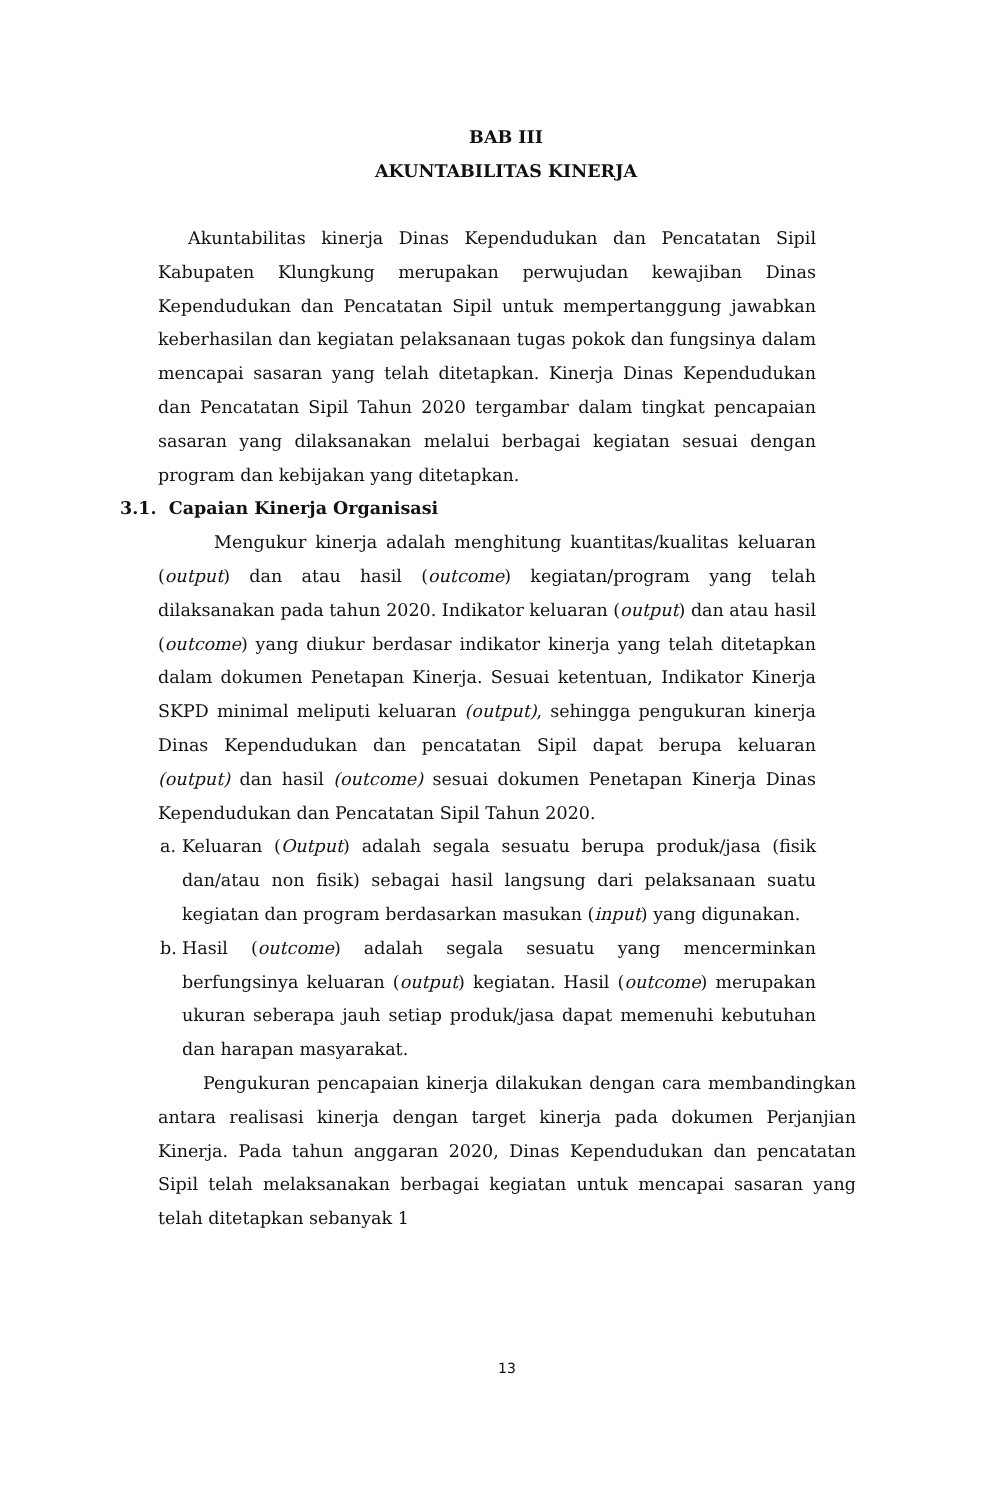BAB III
AKUNTABILITAS KINERJA
Akuntabilitas kinerja Dinas Kependudukan dan Pencatatan Sipil Kabupaten Klungkung merupakan perwujudan kewajiban Dinas Kependudukan dan Pencatatan Sipil untuk mempertanggung jawabkan keberhasilan dan kegiatan pelaksanaan tugas pokok dan fungsinya dalam mencapai sasaran yang telah ditetapkan. Kinerja Dinas Kependudukan dan Pencatatan Sipil Tahun 2020 tergambar dalam tingkat pencapaian sasaran yang dilaksanakan melalui berbagai kegiatan sesuai dengan program dan kebijakan yang ditetapkan.
3.1. Capaian Kinerja Organisasi
Mengukur kinerja adalah menghitung kuantitas/kualitas keluaran (output) dan atau hasil (outcome) kegiatan/program yang telah dilaksanakan pada tahun 2020. Indikator keluaran (output) dan atau hasil (outcome) yang diukur berdasar indikator kinerja yang telah ditetapkan dalam dokumen Penetapan Kinerja. Sesuai ketentuan, Indikator Kinerja SKPD minimal meliputi keluaran (output), sehingga pengukuran kinerja Dinas Kependudukan dan pencatatan Sipil dapat berupa keluaran (output) dan hasil (outcome) sesuai dokumen Penetapan Kinerja Dinas Kependudukan dan Pencatatan Sipil Tahun 2020.
a.
Keluaran (Output) adalah segala sesuatu berupa produk/jasa (fisik dan/atau non fisik) sebagai hasil langsung dari pelaksanaan suatu kegiatan dan program berdasarkan masukan (input) yang digunakan.
b.
Hasil (outcome) adalah segala sesuatu yang mencerminkan berfungsinya keluaran (output) kegiatan. Hasil (outcome) merupakan ukuran seberapa jauh setiap produk/jasa dapat memenuhi kebutuhan dan harapan masyarakat.
Pengukuran pencapaian kinerja dilakukan dengan cara membandingkan antara realisasi kinerja dengan target kinerja pada dokumen Perjanjian Kinerja. Pada tahun anggaran 2020, Dinas Kependudukan dan pencatatan Sipil telah melaksanakan berbagai kegiatan untuk mencapai sasaran yang telah ditetapkan sebanyak 1
13